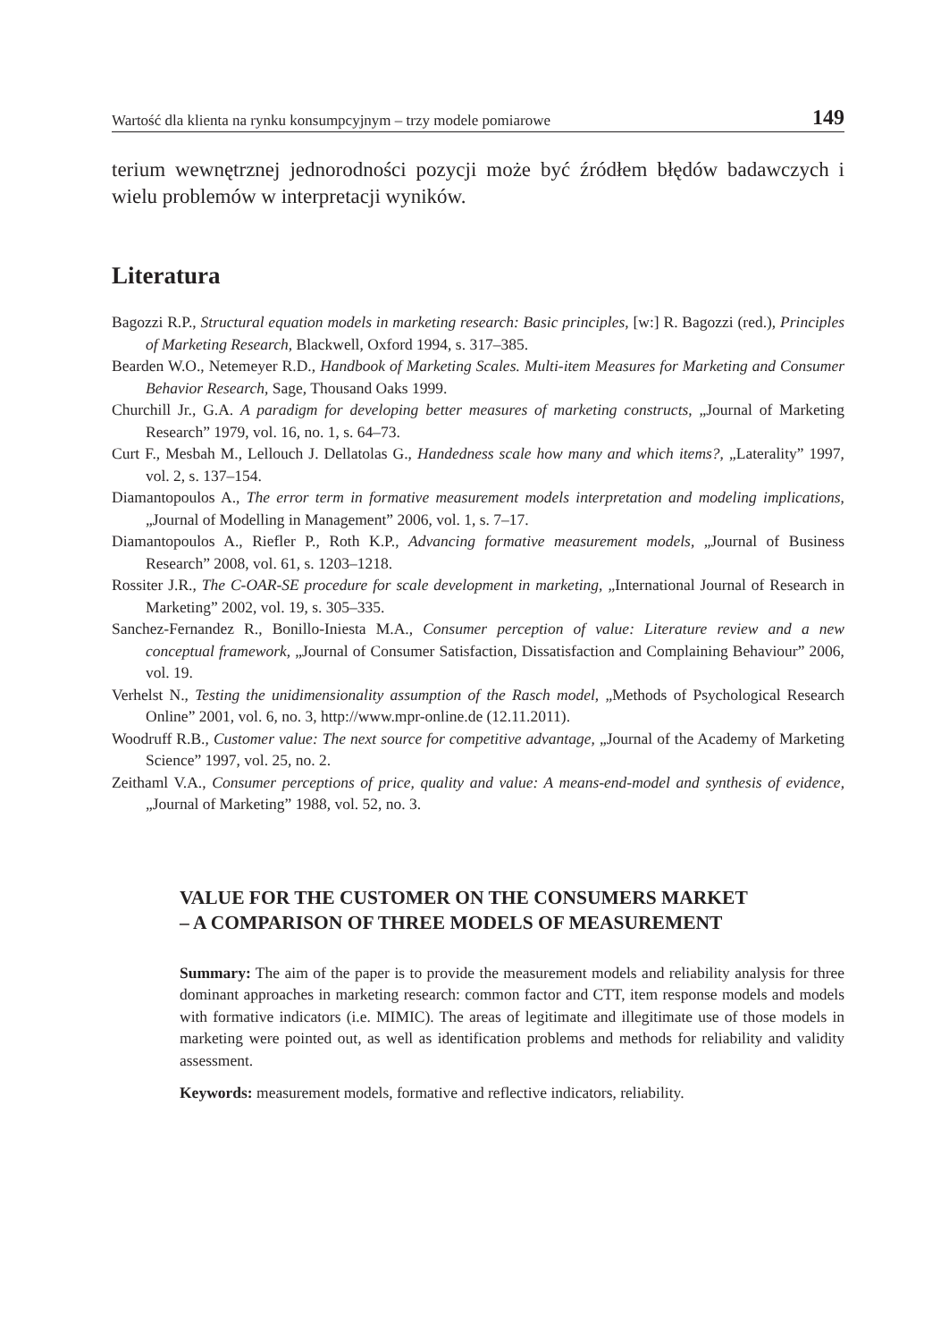Wartość dla klienta na rynku konsumpcyjnym – trzy modele pomiarowe 149
terium wewnętrznej jednorodności pozycji może być źródłem błędów badawczych i wielu problemów w interpretacji wyników.
Literatura
Bagozzi R.P., Structural equation models in marketing research: Basic principles, [w:] R. Bagozzi (red.), Principles of Marketing Research, Blackwell, Oxford 1994, s. 317–385.
Bearden W.O., Netemeyer R.D., Handbook of Marketing Scales. Multi-item Measures for Marketing and Consumer Behavior Research, Sage, Thousand Oaks 1999.
Churchill Jr., G.A. A paradigm for developing better measures of marketing constructs, „Journal of Marketing Research” 1979, vol. 16, no. 1, s. 64–73.
Curt F., Mesbah M., Lellouch J. Dellatolas G., Handedness scale how many and which items?, „Laterality” 1997, vol. 2, s. 137–154.
Diamantopoulos A., The error term in formative measurement models interpretation and modeling implications, „Journal of Modelling in Management” 2006, vol. 1, s. 7–17.
Diamantopoulos A., Riefler P., Roth K.P., Advancing formative measurement models, „Journal of Business Research” 2008, vol. 61, s. 1203–1218.
Rossiter J.R., The C-OAR-SE procedure for scale development in marketing, „International Journal of Research in Marketing” 2002, vol. 19, s. 305–335.
Sanchez-Fernandez R., Bonillo-Iniesta M.A., Consumer perception of value: Literature review and a new conceptual framework, „Journal of Consumer Satisfaction, Dissatisfaction and Complaining Behaviour” 2006, vol. 19.
Verhelst N., Testing the unidimensionality assumption of the Rasch model, „Methods of Psychological Research Online” 2001, vol. 6, no. 3, http://www.mpr-online.de (12.11.2011).
Woodruff R.B., Customer value: The next source for competitive advantage, „Journal of the Academy of Marketing Science” 1997, vol. 25, no. 2.
Zeithaml V.A., Consumer perceptions of price, quality and value: A means-end-model and synthesis of evidence, „Journal of Marketing” 1988, vol. 52, no. 3.
VALUE FOR THE CUSTOMER ON THE CONSUMERS MARKET
– A COMPARISON OF THREE MODELS OF MEASUREMENT
Summary: The aim of the paper is to provide the measurement models and reliability analysis for three dominant approaches in marketing research: common factor and CTT, item response models and models with formative indicators (i.e. MIMIC). The areas of legitimate and illegitimate use of those models in marketing were pointed out, as well as identification problems and methods for reliability and validity assessment.
Keywords: measurement models, formative and reflective indicators, reliability.